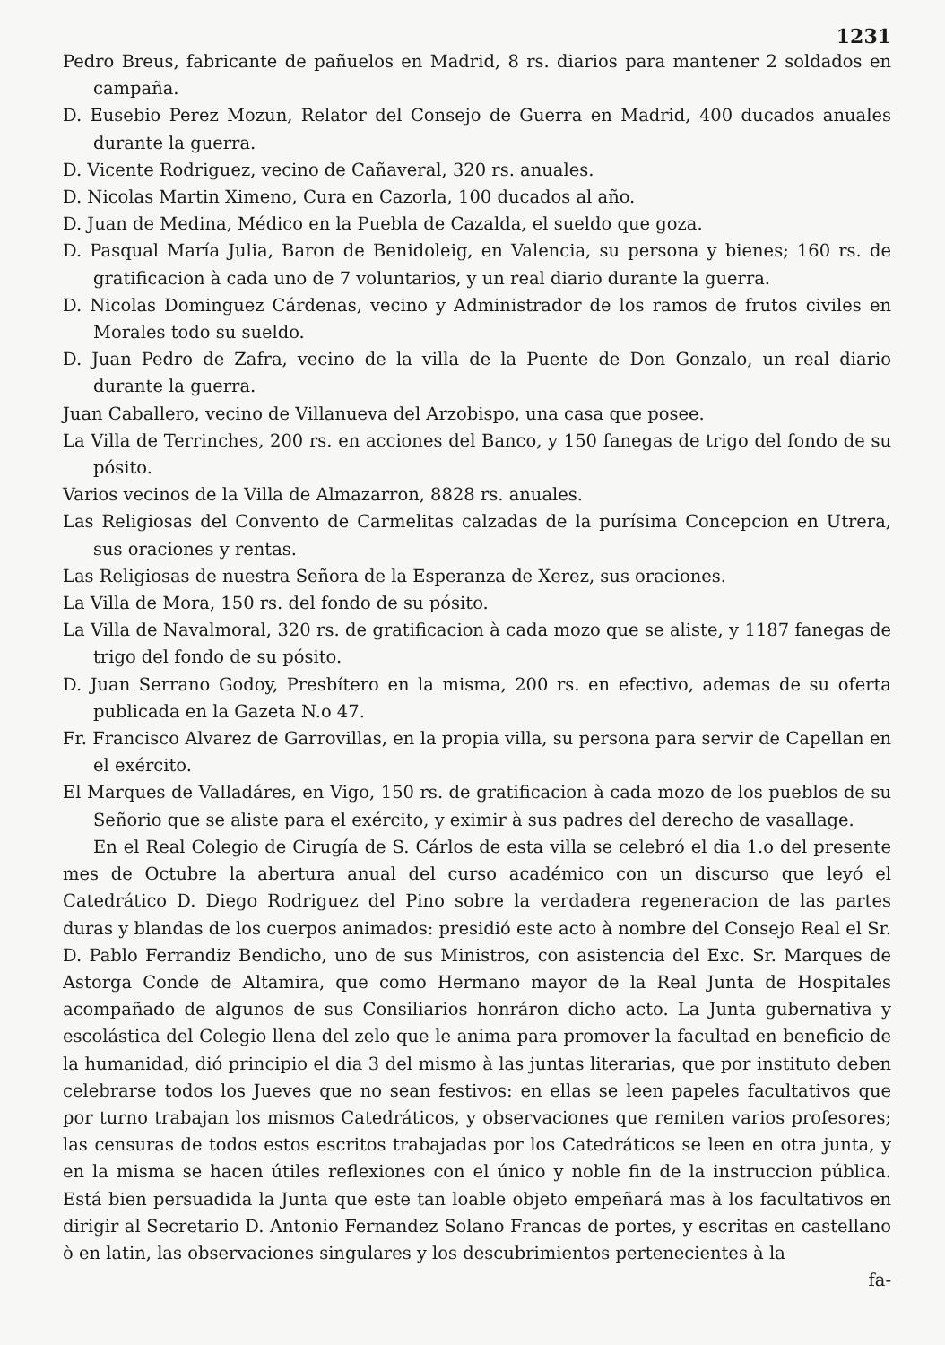1231
Pedro Breus, fabricante de pañuelos en Madrid, 8 rs. diarios para mantener 2 soldados en campaña.
D. Eusebio Perez Mozun, Relator del Consejo de Guerra en Madrid, 400 ducados anuales durante la guerra.
D. Vicente Rodriguez, vecino de Cañaveral, 320 rs. anuales.
D. Nicolas Martin Ximeno, Cura en Cazorla, 100 ducados al año.
D. Juan de Medina, Médico en la Puebla de Cazalda, el sueldo que goza.
D. Pasqual María Julia, Baron de Benidoleig, en Valencia, su persona y bienes; 160 rs. de gratificacion à cada uno de 7 voluntarios, y un real diario durante la guerra.
D. Nicolas Dominguez Cárdenas, vecino y Administrador de los ramos de frutos civiles en Morales todo su sueldo.
D. Juan Pedro de Zafra, vecino de la villa de la Puente de Don Gonzalo, un real diario durante la guerra.
Juan Caballero, vecino de Villanueva del Arzobispo, una casa que posee.
La Villa de Terrinches, 200 rs. en acciones del Banco, y 150 fanegas de trigo del fondo de su pósito.
Varios vecinos de la Villa de Almazarron, 8828 rs. anuales.
Las Religiosas del Convento de Carmelitas calzadas de la purísima Concepcion en Utrera, sus oraciones y rentas.
Las Religiosas de nuestra Señora de la Esperanza de Xerez, sus oraciones.
La Villa de Mora, 150 rs. del fondo de su pósito.
La Villa de Navalmoral, 320 rs. de gratificacion à cada mozo que se aliste, y 1187 fanegas de trigo del fondo de su pósito.
D. Juan Serrano Godoy, Presbítero en la misma, 200 rs. en efectivo, ademas de su oferta publicada en la Gazeta N.o 47.
Fr. Francisco Alvarez de Garrovillas, en la propia villa, su persona para servir de Capellan en el exército.
El Marques de Valladáres, en Vigo, 150 rs. de gratificacion à cada mozo de los pueblos de su Señorio que se aliste para el exército, y eximir à sus padres del derecho de vasallage.
En el Real Colegio de Cirugía de S. Cárlos de esta villa se celebró el dia 1.o del presente mes de Octubre la abertura anual del curso académico con un discurso que leyó el Catedrático D. Diego Rodriguez del Pino sobre la verdadera regeneracion de las partes duras y blandas de los cuerpos animados: presidió este acto à nombre del Consejo Real el Sr. D. Pablo Ferrandiz Bendicho, uno de sus Ministros, con asistencia del Exc. Sr. Marques de Astorga Conde de Altamira, que como Hermano mayor de la Real Junta de Hospitales acompañado de algunos de sus Consiliarios honráron dicho acto. La Junta gubernativa y escolástica del Colegio llena del zelo que le anima para promover la facultad en beneficio de la humanidad, dió principio el dia 3 del mismo à las juntas literarias, que por instituto deben celebrarse todos los Jueves que no sean festivos: en ellas se leen papeles facultativos que por turno trabajan los mismos Catedráticos, y observaciones que remiten varios profesores; las censuras de todos estos escritos trabajadas por los Catedráticos se leen en otra junta, y en la misma se hacen útiles reflexiones con el único y noble fin de la instruccion pública. Está bien persuadida la Junta que este tan loable objeto empeñará mas à los facultativos en dirigir al Secretario D. Antonio Fernandez Solano Francas de portes, y escritas en castellano ò en latin, las observaciones singulares y los descubrimientos pertenecientes à la
fa-